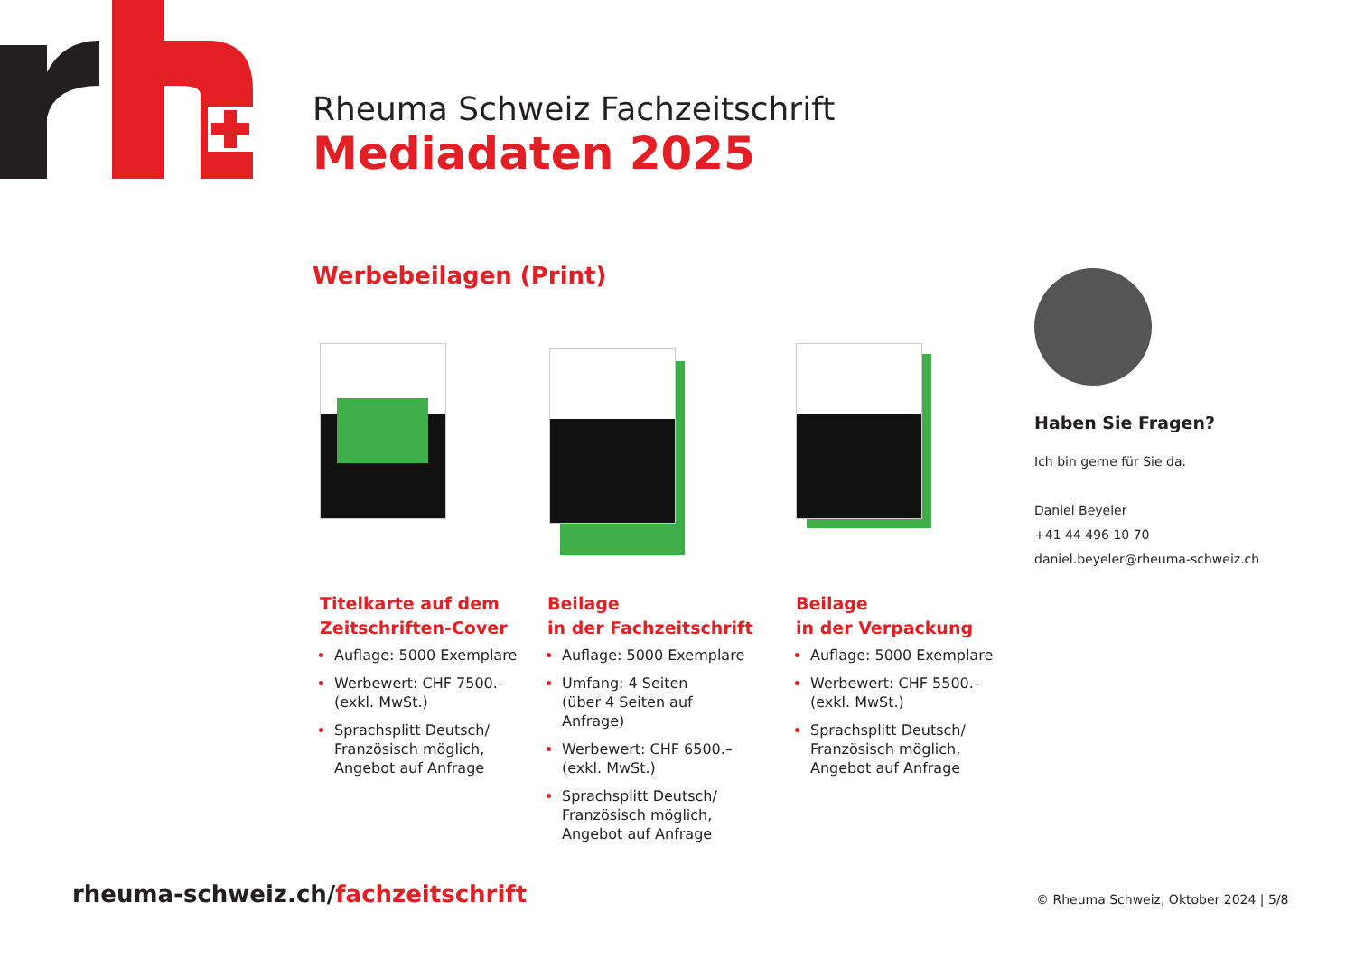Rheuma Schweiz Fachzeitschrift
Mediadaten 2025
Werbebeilagen (Print)
Titelkarte auf dem Zeitschriften-Cover
Auflage: 5000 Exemplare
Werbewert: CHF 7500.–
(exkl. MwSt.)
Sprachsplitt Deutsch/ Französisch möglich, Angebot auf Anfrage
Beilage
in der Fachzeitschrift
Auflage: 5000 Exemplare
Umfang: 4 Seiten
(über 4 Seiten auf Anfrage)
Werbewert: CHF 6500.–
(exkl. MwSt.)
Sprachsplitt Deutsch/ Französisch möglich, Angebot auf Anfrage
Beilage
in der Verpackung
Auflage: 5000 Exemplare
Werbewert: CHF 5500.–
(exkl. MwSt.)
Sprachsplitt Deutsch/ Französisch möglich, Angebot auf Anfrage
Haben Sie Fragen?
Ich bin gerne für Sie da.
Daniel Beyeler
+41 44 496 10 70
daniel.beyeler@rheuma-schweiz.ch
rheuma-schweiz.ch/fachzeitschrift
© Rheuma Schweiz, Oktober 2024 | 5/8